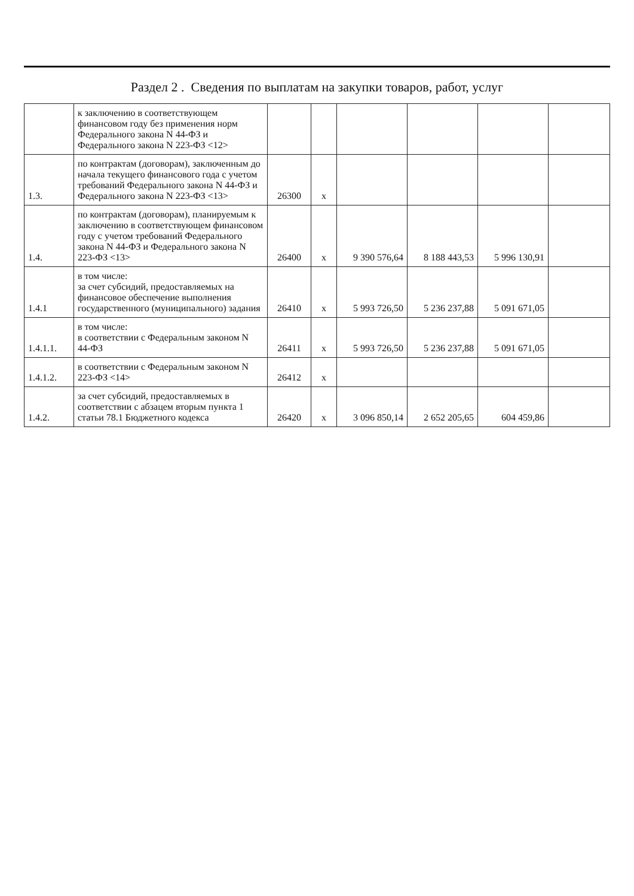Раздел 2 . Сведения по выплатам на закупки товаров, работ, услуг
| | к заключению в соответствующем финансовом году без применения норм Федерального закона N 44-ФЗ и Федерального закона N 223-ФЗ <12> | | | | | | |
| 1.3. | по контрактам (договорам), заключенным до начала текущего финансового года с учетом требований Федерального закона N 44-ФЗ и Федерального закона N 223-ФЗ <13> | 26300 | x | | | | |
| 1.4. | по контрактам (договорам), планируемым к заключению в соответствующем финансовом году с учетом требований Федерального закона N 44-ФЗ и Федерального закона N 223-ФЗ <13> | 26400 | x | 9 390 576,64 | 8 188 443,53 | 5 996 130,91 | |
| 1.4.1 | в том числе: за счет субсидий, предоставляемых на финансовое обеспечение выполнения государственного (муниципального) задания | 26410 | x | 5 993 726,50 | 5 236 237,88 | 5 091 671,05 | |
| 1.4.1.1. | в том числе: в соответствии с Федеральным законом N 44-ФЗ | 26411 | x | 5 993 726,50 | 5 236 237,88 | 5 091 671,05 | |
| 1.4.1.2. | в соответствии с Федеральным законом N 223-ФЗ <14> | 26412 | x | | | | |
| 1.4.2. | за счет субсидий, предоставляемых в соответствии с абзацем вторым пункта 1 статьи 78.1 Бюджетного кодекса | 26420 | x | 3 096 850,14 | 2 652 205,65 | 604 459,86 | |